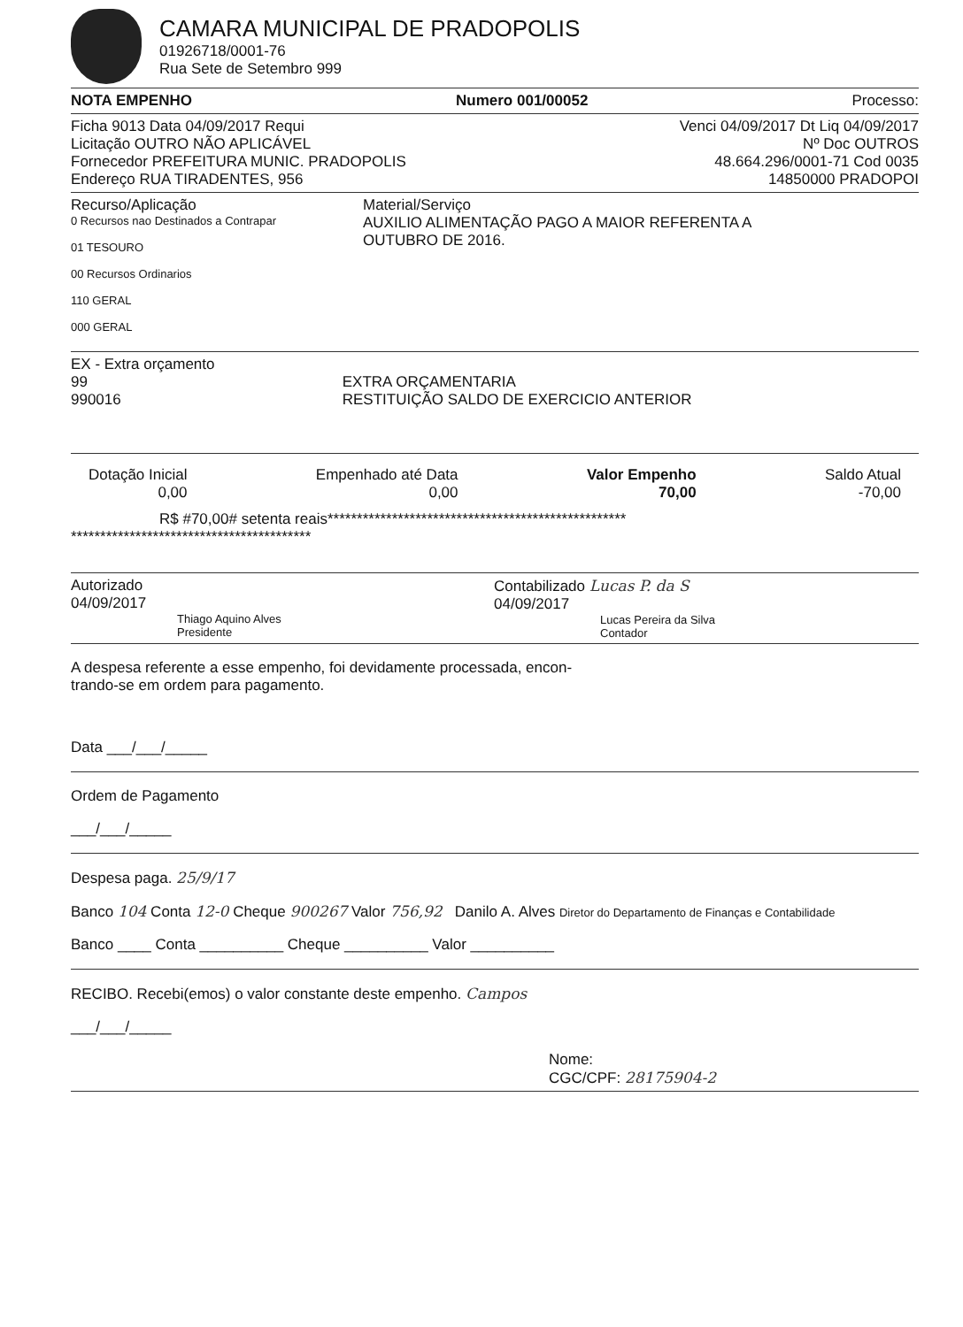CAMARA MUNICIPAL DE PRADOPOLIS
01926718/0001-76
Rua Sete de Setembro 999
NOTA EMPENHO Numero 001/00052 Processo:
Ficha 9013 Data 04/09/2017 Requi Venci 04/09/2017 Dt Liq 04/09/2017
Licitação OUTRO NÃO APLICÁVEL Nº Doc OUTROS
Fornecedor PREFEITURA MUNIC. PRADOPOLIS 48.664.296/0001-71 Cod 0035
Endereço RUA TIRADENTES, 956 14850000 PRADOPOI
Recurso/Aplicação
0 Recursos nao Destinados a Contrapar
01 TESOURO
00 Recursos Ordinarios
110 GERAL
000 GERAL
Material/Serviço
AUXILIO ALIMENTAÇÃO PAGO A MAIOR REFERENTA A
OUTUBRO DE 2016.
EX - Extra orçamento
99
990016
EXTRA ORÇAMENTARIA
RESTITUIÇÃO SALDO DE EXERCICIO ANTERIOR
Dotação Inicial
0,00
Empenhado até Data
0,00
Valor Empenho
70,00
Saldo Atual
-70,00
R$ #70,00# setenta reais***************************************************
*****************************************
Autorizado
04/09/2017
Thiago Aquino Alves
Presidente
Contabilizado Lucas P. da S
04/09/2017
Lucas Pereira da Silva
Contador
A despesa referente a esse empenho, foi devidamente processada, encon-
trando-se em ordem para pagamento.
Data ___/___/_____
Ordem de Pagamento
___/___/_____
Despesa paga. 25/9/17
Banco 104 Conta 12-0 Cheque 900267 Valor 756,92 Danilo A. Alves Diretor do Departamento de Finanças e Contabilidade
Banco ____ Conta __________ Cheque __________ Valor __________
RECIBO. Recebi(emos) o valor constante deste empenho. Campos
___/___/_____
Nome:
CGC/CPF: 28175904-2